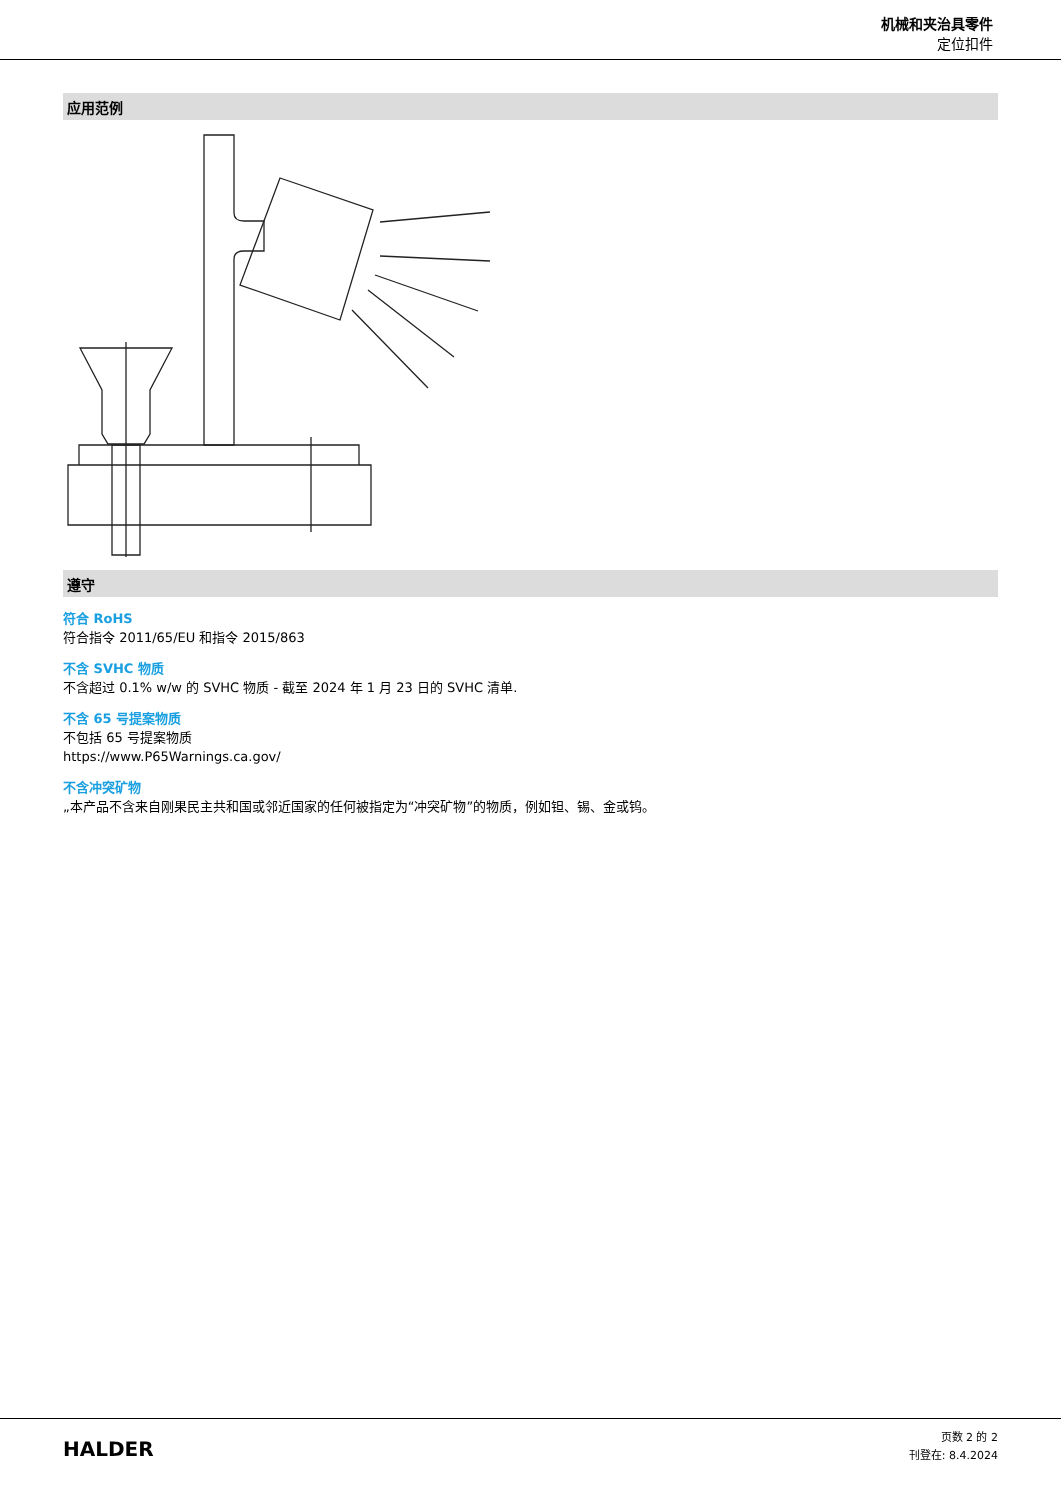机械和夹治具零件
定位扣件
应用范例
遵守
符合 RoHS
符合指令 2011/65/EU 和指令 2015/863
不含 SVHC 物质
不含超过 0.1% w/w 的 SVHC 物质 - 截至 2024 年 1 月 23 日的 SVHC 清单.
不含 65 号提案物质
不包括 65 号提案物质
https://www.P65Warnings.ca.gov/
不含冲突矿物
„本产品不含来自刚果民主共和国或邻近国家的任何被指定为“冲突矿物”的物质，例如钽、锡、金或钨。
HALDER
页数 2 的 2
刊登在: 8.4.2024